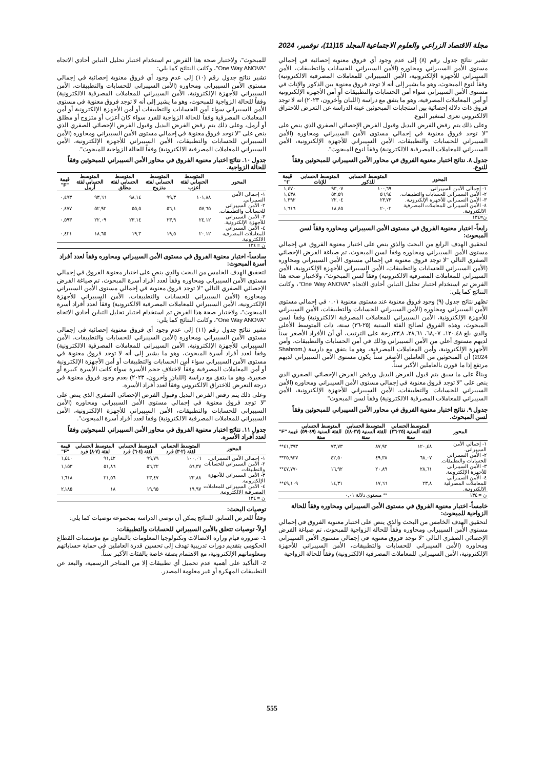مجلة الاقتصاد الزراعي والعلوم الاجتماعية المجلد 15(11)، نوفمبر، 2024
تشير نتائج جدول رقم (٨) إلى عدم وجود أي فروق معنوية إحصائية في إجمالي مستوى الأمن السيبراني ومحاوره (الأمن السيبراني للحسابات والتطبيقات، الأمن السيبراني للأجهزة الإلكترونية، الأمن السيبراني للمعاملات المصرفية الالكترونية) وفقاً لنوع المبحوث، وهو ما يشير إلى أنه لا توجد فروق معنوية بين الذكور والإناث في مستوى الأمن السيبراني سواء أمن الحسابات والتطبيقات أو أمن الأجهزة الإلكترونية أو أمن المعاملات المصرفية، وهو ما يتفق مع دراسة (اللبان وآخرون، ٢٠٢٣) انه لا توجد فروق ذات دلالة إحصائية بين استجابات المبحوثين عينة الدراسة عن التعرض للاختراق الالكتروني تعزى لمتغير النوع.
وعلى ذلك يتم رفض الفرض البديل وقبول الفرض الإحصائي الصفري الذي ينص على "لا توجد فروق معنوية في إجمالي مستوى الأمن السيبراني ومحاوره (الأمن السيبراني للحسابات والتطبيقات، الأمن السيبراني للأجهزة الإلكترونية، الأمن السيبراني للمعاملات المصرفية الالكترونية) وفقاً لنوع المبحوث".
جدول ٨. نتائج اختبار معنوية الفروق في محاور الأمن السيبراني للمبحوثين وفقاً للنوع.
| المحور | المتوسط الحسابي للذكور | المتوسط الحسابي للإناث | قيمة "t" |
| --- | --- | --- | --- |
| ١- إجمالي الأمن السيبراني. | ١٠٠,٦٩ | ٩٣,٠٧ | ١,٤٧٠ |
| ٢- الأمن السيبراني للحسابات والتطبيقات. | ٥٦,٩٤ | ٥٢,٥٩ | ١,٤٣٨ |
| ٣- الأمن السيبراني للأجهزة الإلكترونية. | ٢٣,٧٣ | ٢٢,٠٤ | ١,٣٩٢ |
| ٤- الأمن السيبراني للمعاملات المصرفية الالكترونية. | ٢٠,٠٢ | ١٨,٤٥ | ١,٦١٦ |
| ن=١٣٤ | | | |
رابعاً- اختبار معنوية الفروق في مستوى الأمن السيبراني ومحاوره وفقاً لسن المبحوث:
لتحقيق الهدف الرابع من البحث والذي ينص على اختبار معنوية الفروق في إجمالي مستوى الأمن السيبراني ومحاوره وفقاً لسن المبحوث، تم صياغة الفرض الإحصائي الصفري التالي "لا توجد فروق معنوية في إجمالي مستوى الأمن السيبراني ومحاوره (الأمن السيبراني للحسابات والتطبيقات، الأمن السيبراني للأجهزة الإلكترونية، الأمن السيبراني للمعاملات المصرفية الالكترونية) وفقاً لسن المبحوث"، ولاختبار صحة هذا الفرض تم استخدام اختبار تحليل التباين أحادي الاتجاه "One Way ANOVA"، وكانت النتائج كما يلي:
تظهر نتائج جدول (٩) وجود فروق معنوية عند مستوى معنوية ٠,٠١ في إجمالي مستوى الأمن السيبراني ومحاوره (الأمن السيبراني للحسابات والتطبيقات، الأمن السيبراني للأجهزة الإلكترونية، الأمن السيبراني للمعاملات المصرفية الالكترونية) وفقاً لسن المبحوث، وهذه الفروق لصالح الفئة السنية (٢٥-٣٦) سنة، ذات المتوسط الأعلى والذي بلغ ١٢٠,٤٨، ٦٨,٠٧، ٢٨,٦١، ٢٣,٨درجة على الترتيب، أي أن الأفراد الأصغر سناً لديهم مستوى أعلي من الأمن السيبراني وذلك في أمن الحسابات والتطبيقات، وأمن الأجهزة الإلكترونية، وأمن المعاملات المصرفية، وهو ما يتفق مع دارسة (Shahrom, 2024) أن المبحوثين من العاملين الأصغر سناً يكون مستوى الأمن السيبراني لديهم مرتفع إذا ما قورن بالعاملين الأكبر سناً.
وبناءً على ما سبق يتم قبول الفرض البديل ورفض الفرض الإحصائي الصفري الذي ينص على "لا توجد فروق معنوية في إجمالي مستوى الأمن السيبراني ومحاوره (الأمن السيبراني للحسابات والتطبيقات، الأمن السيبراني للأجهزة الإلكترونية، الأمن السيبراني للمعاملات المصرفية الالكترونية) وفقاً لسن المبحوث"
جدول ٩. نتائج اختبار معنوية الفروق في محاور الأمن السيبراني للمبحوثين وفقاً لسن المبحوث.
| المحور | المتوسط الحسابي للفئة السنية (٢٥-٣٦) سنة | المتوسط الحسابي للفئة السنية (٣٧-٤٨) سنة | المتوسط الحسابي للفئة السنية (٤٩-٥٩) سنة | قيمة "F" |
| --- | --- | --- | --- | --- |
| ١- إجمالي الأمن السيبراني. | ١٢٠,٤٨ | ٨٧,٩٢ | ٧٣,٧٣ | ٤١,٣٩٣** |
| ٢- الأمن السيبراني للحسابات والتطبيقات. | ٦٨,٠٧ | ٤٩,٣٨ | ٤٢,٥٠ | ٣٥,٩٣٧** |
| ٣- الأمن السيبراني للأجهزة الإلكترونية. | ٢٨,٦١ | ٢٠,٨٩ | ١٦,٩٢ | ٤٧,٧٧٠** |
| ٤- الأمن السيبراني للمعاملات المصرفية الالكترونية. | ٢٣,٨ | ١٧,٦٦ | ١٤,٣١ | ٤٩,١٠٩** |
| ن = ١٣٤ | | ** مستوى دلالة ٠,٠١ | | |
خامساً- اختبار معنوية الفروق في مستوى الأمن السيبراني ومحاوره وفقاً للحالة الزواجية للمبحوث:
لتحقيق الهدف الخامس من البحث والذي ينص على اختبار معنوية الفروق في إجمالي مستوى الأمن السيبراني ومحاوره وفقاً للحالة الزواجية للمبحوث، تم صياغة الفرض الإحصائي الصفري التالي "لا توجد فروق معنوية في إجمالي مستوى الأمن السيبراني ومحاوره (الأمن السيبراني للحسابات والتطبيقات، الأمن السيبراني للأجهزة الإلكترونية، الأمن السيبراني للمعاملات المصرفية الالكترونية) وفقاً للحالة الزواجية
للمبحوث"، ولاختبار صحة هذا الفرض تم استخدام اختبار تحليل التباين أحادي الاتجاه "One Way ANOVA"، وكانت النتائج كما يلي:
تشير نتائج جدول رقم (١٠) إلى عدم وجود أي فروق معنوية إحصائية في إجمالي مستوى الأمن السيبراني ومحاوره (الأمن السيبراني للحسابات والتطبيقات، الأمن السيبراني للأجهزة الإلكترونية، الأمن السيبراني للمعاملات المصرفية الالكترونية) وفقاً للحالة الزواجية للمبحوث، وهو ما يشير إلى أنه لا توجد فروق معنوية في مستوى الأمن السيبراني سواء أمن الحسابات والتطبيقات أو أمن الأجهزة الإلكترونية أو أمن المعاملات المصرفية وفقاً للحالة الزواجية للفرد سواء كان أعزب أو متزوج أو مطلق أو أرمل، وعلى ذلك يتم رفض الفرض البديل وقبول الفرض الإحصائي الصفري الذي ينص على "لا توجد فروق معنوية في إجمالي مستوى الأمن السيبراني ومحاوره (الأمن السيبراني للحسابات والتطبيقات، الأمن السيبراني للأجهزة الإلكترونية، الأمن السيبراني للمعاملات المصرفية الالكترونية) وفقاً للحالة الزواجية للمبحوث".
جدول ١٠. نتائج اختبار معنوية الفروق في محاور الأمن السيبراني للمبحوثين وفقاً للحالة الزواجية.
| المحور | المتوسط الحسابي لفئة أعزب | المتوسط الحسابي لفئة متزوج | المتوسط الحسابي لفئة مطلق | المتوسط الحسابي لفئة أرمل | قيمة "F" |
| --- | --- | --- | --- | --- | --- |
| ١- إجمالي الأمن السيبراني. | ١٠١,٨٨ | ٩٩,٣ | ٩٨,١٤ | ٩٣,٦٦ | ٠,٤٩٣ |
| ٢- الأمن السيبراني للحسابات والتطبيقات. | ٥٧,٦٥ | ٥٦,١ | ٥٥,٥ | ٥٢,٩٢ | ٠,٤٧٧ |
| ٣- الأمن السيبراني للأجهزة الإلكترونية. | ٢٤,١٢ | ٢٣,٩ | ٢٣,١٤ | ٢٢,٠٩ | ٠,٥٩٣ |
| ٤- الأمن السيبراني للمعاملات المصرفية الالكترونية. | ٢٠,١٢ | ١٩,٥ | ١٩,٣ | ١٨,٦٥ | ٠,٤٢١ |
| ن = ١٣٤ | | | | | |
سادساً- اختبار معنوية الفروق في مستوى الأمن السيبراني ومحاوره وفقاً لعدد أفراد أسرة المبحوث:
لتحقيق الهدف الخامس من البحث والذي ينص على اختبار معنوية الفروق في إجمالي مستوى الأمن السيبراني ومحاوره وفقاً لعدد أفراد أسرة المبحوث، تم صياغة الفرض الإحصائي الصفري التالي "لا توجد فروق معنوية في إجمالي مستوى الأمن السيبراني ومحاوره (الأمن السيبراني للحسابات والتطبيقات، الأمن السيبراني للأجهزة الإلكترونية، الأمن السيبراني للمعاملات المصرفية الالكترونية) وفقاً لعدد أفراد أسرة المبحوث"، ولاختبار صحة هذا الفرض تم استخدام اختبار تحليل التباين أحادي الاتجاه "One Way ANOVA"، وكانت النتائج كما يلي:
تشير نتائج جدول رقم (١١) إلى عدم وجود أي فروق معنوية إحصائية في إجمالي مستوى الأمن السيبراني ومحاوره (الأمن السيبراني للحسابات والتطبيقات، الأمن السيبراني للأجهزة الإلكترونية، الأمن السيبراني للمعاملات المصرفية الالكترونية) وفقاً لعدد أفراد أسرة المبحوث، وهو ما يشير إلى أنه لا توجد فروق معنوية في مستوى الأمن السيبراني سواء أمن الحسابات والتطبيقات أو أمن الأجهزة الإلكترونية أو أمن المعاملات المصرفية وفقاً لاختلاف حجم الأسرة سواء كانت الأسرة كبيرة أو صغيرة، وهو ما يتفق مع دراسة (اللبان وآخرون، ٢٠٢٣) بعدم وجود فروق معنوية في درجة التعرض للاختراق الالكتروني وفقاً لعدد أفراد الأسرة.
وعلى ذلك يتم رفض الفرض البديل وقبول الفرض الإحصائي الصفري الذي ينص على "لا توجد فروق معنوية في إجمالي مستوى الأمن السيبراني ومحاوره (الأمن السيبراني للحسابات والتطبيقات، الأمن السيبراني للأجهزة الإلكترونية، الأمن السيبراني للمعاملات المصرفية الالكترونية) وفقاً لعدد أفراد أسرة المبحوث".
جدول ١١. نتائج اختبار معنوية الفروق في محاور الأمن السيبراني للمبحوثين وفقاً لعدد أفراد الأسرة.
| المحور | المتوسط الحسابي لفئة (٢-٣) فرد | المتوسط الحسابي لفئة (٤-٦) فرد | المتوسط الحسابي لفئة (٧-٨) فرد | قيمة "F" |
| --- | --- | --- | --- | --- |
| ١- إجمالي الأمن السيبراني. | ١٠٠,٠٦ | ٩٩,٧٩ | ٩١,٤٢ | ١,٤٤٠ |
| ٢- الأمن السيبراني للحسابات والتطبيقات. | ٥٦,٣٧ | ٥٦,٢٢ | ٥١,٨٦ | ١,١٥٣ |
| ٣- الأمن السيبراني للأجهزة الإلكترونية. | ٢٣,٨٨ | ٢٣,٤٧ | ٢١,٥٦ | ١,٦١٨ |
| ٤- الأمن السيبراني للمعاملات المصرفية الالكترونية. | ١٩,٩٧ | ١٩,٩٥ | ١٨ | ٢,١٨٥ |
| ن = ١٣٤ | | | | |
توصيات البحث:
وفقاً للعرض السابق للنتائج يمكن أن توصي الدراسة بمجموعة توصيات كما يلي:
أولاً- توصيات تتعلق بالأمن السيبراني للحسابات والتطبيقات:
1- ضرورة قيام وزارة الاتصالات وتكنولوجيا المعلومات بالتعاون مع مؤسسات القطاع الحكومي بتقديم دورات تدريبية تهدف إلى تحسين قدرة العاملين في حماية حساباتهم ومعلوماتهم الإلكترونية، مع الاهتمام بصفة خاصة بالفئات الأكبر سناً.
2- التأكيد على أهمية عدم تحميل أي تطبيقات إلا من المتاجر الرسمية، والبعد عن التطبيقات المهكرة أو غير معلومة المصدر.
555